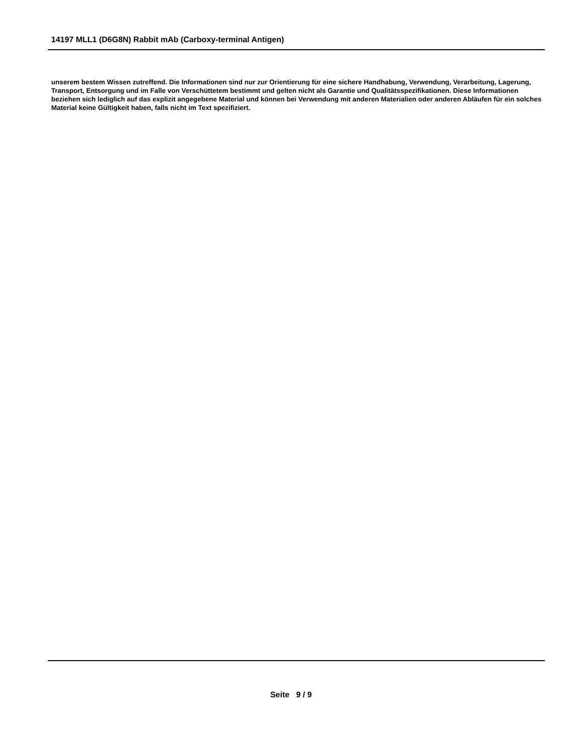14197 MLL1 (D6G8N) Rabbit mAb (Carboxy-terminal Antigen)
unserem bestem Wissen zutreffend. Die Informationen sind nur zur Orientierung für eine sichere Handhabung, Verwendung, Verarbeitung, Lagerung, Transport, Entsorgung und im Falle von Verschüttetem bestimmt und gelten nicht als Garantie und Qualitätsspezifikationen. Diese Informationen beziehen sich lediglich auf das explizit angegebene Material und können bei Verwendung mit anderen Materialien oder anderen Abläufen für ein solches Material keine Gültigkeit haben, falls nicht im Text spezifiziert.
Seite 9 / 9